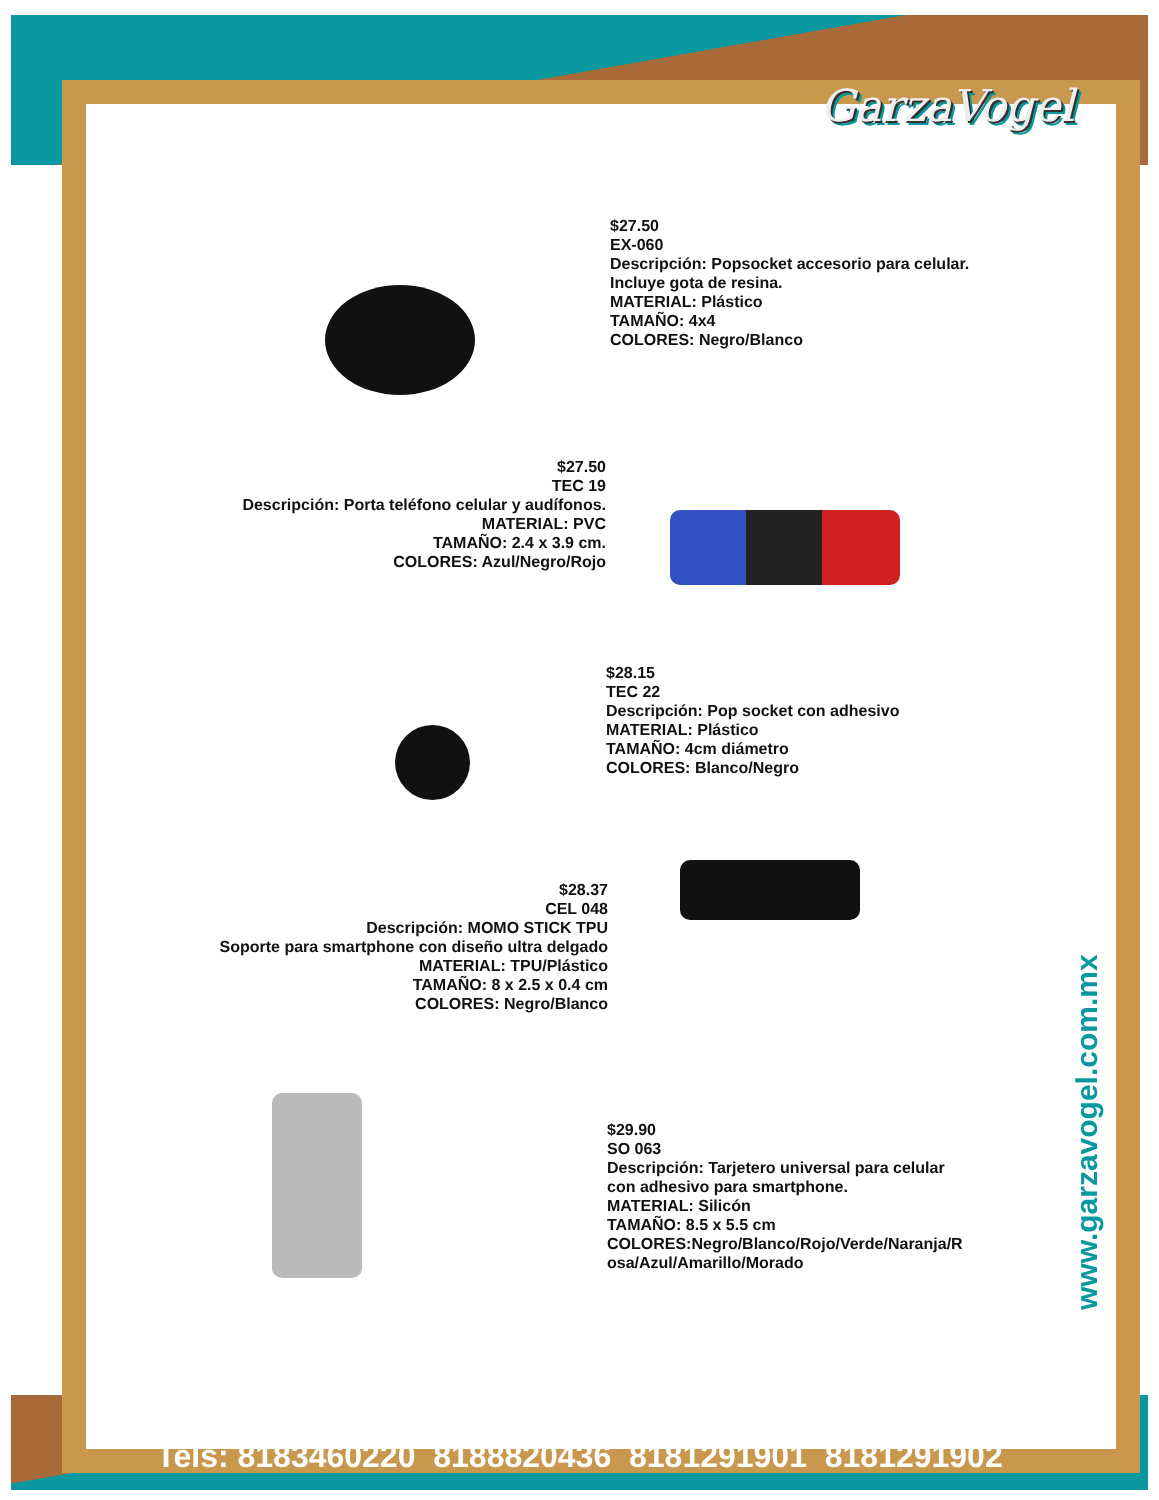GarzaVogel
$27.50
EX-060
Descripción: Popsocket accesorio para celular.
Incluye gota de resina.
MATERIAL: Plástico
TAMAÑO: 4x4
COLORES: Negro/Blanco
$27.50
TEC 19
Descripción: Porta teléfono celular y audífonos.
MATERIAL: PVC
TAMAÑO: 2.4 x 3.9 cm.
COLORES: Azul/Negro/Rojo
$28.15
TEC 22
Descripción: Pop socket con adhesivo
MATERIAL: Plástico
TAMAÑO: 4cm diámetro
COLORES: Blanco/Negro
$28.37
CEL 048
Descripción: MOMO STICK TPU
Soporte para smartphone con diseño ultra delgado
MATERIAL: TPU/Plástico
TAMAÑO: 8 x 2.5 x 0.4 cm
COLORES: Negro/Blanco
$29.90
SO 063
Descripción: Tarjetero universal para celular
con adhesivo para smartphone.
MATERIAL: Silicón
TAMAÑO: 8.5 x 5.5 cm
COLORES:Negro/Blanco/Rojo/Verde/Naranja/R
osa/Azul/Amarillo/Morado
www.garzavogel.com.mx
Tels: 8183460220 8188820436 8181291901 8181291902